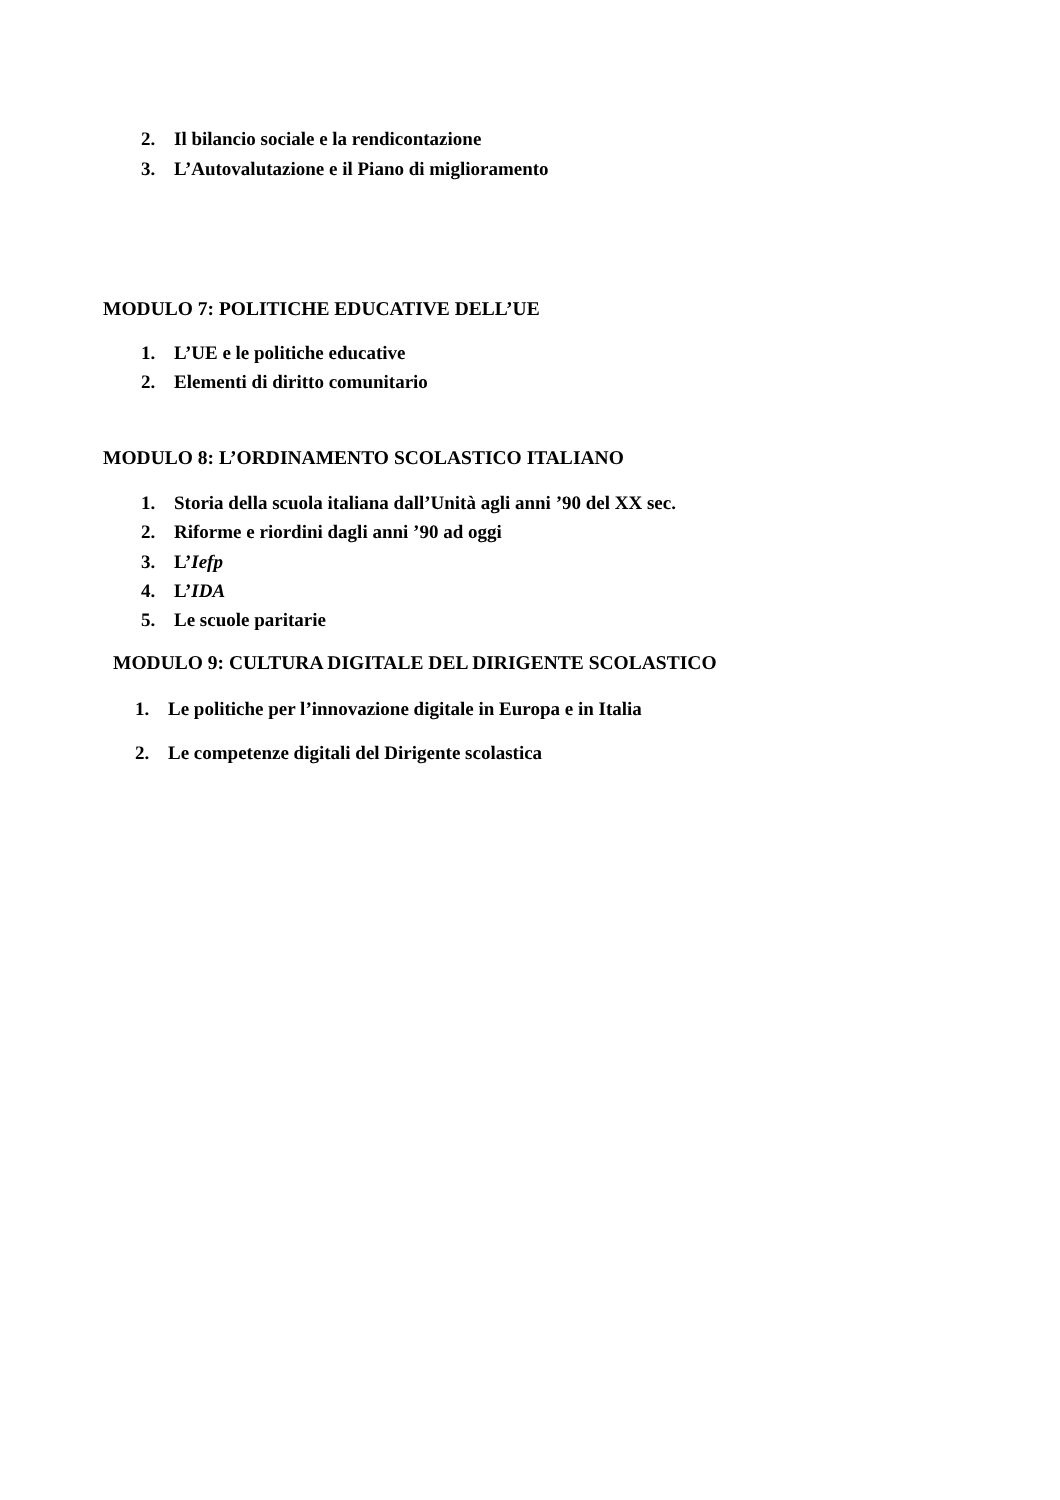2. Il bilancio sociale e la rendicontazione
3. L’Autovalutazione e il Piano di miglioramento
MODULO 7: POLITICHE EDUCATIVE DELL’UE
1. L’UE e le politiche educative
2. Elementi di diritto comunitario
MODULO 8: L’ORDINAMENTO SCOLASTICO ITALIANO
1. Storia della scuola italiana dall’Unità agli anni ’90 del XX sec.
2. Riforme e riordini dagli anni ’90 ad oggi
3. L’Iefp
4. L’IDA
5. Le scuole paritarie
MODULO 9: CULTURA DIGITALE DEL DIRIGENTE SCOLASTICO
1. Le politiche per l’innovazione digitale in Europa e in Italia
2. Le competenze digitali del Dirigente scolastica